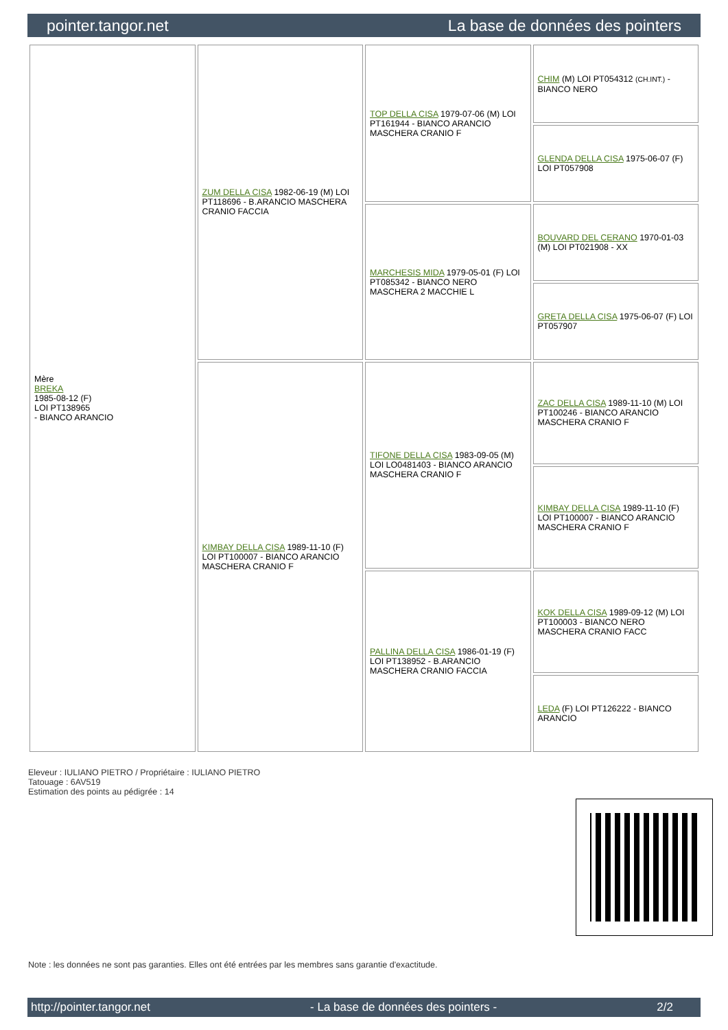pointer.tangor.net La base de données des pointers
| Mère BREKA 1985-08-12 (F) LOI PT138965 - BIANCO ARANCIO | ZUM DELLA CISA 1982-06-19 (M) LOI PT118696 - B.ARANCIO MASCHERA CRANIO FACCIA | TOP DELLA CISA 1979-07-06 (M) LOI PT161944 - BIANCO ARANCIO MASCHERA CRANIO F | CHIM (M) LOI PT054312 (CH.INT.) - BIANCO NERO |
| | | | GLENDA DELLA CISA 1975-06-07 (F) LOI PT057908 |
| | | MARCHESIS MIDA 1979-05-01 (F) LOI PT085342 - BIANCO NERO MASCHERA 2 MACCHIE L | BOUVARD DEL CERANO 1970-01-03 (M) LOI PT021908 - XX |
| | | | GRETA DELLA CISA 1975-06-07 (F) LOI PT057907 |
| | KIMBAY DELLA CISA 1989-11-10 (F) LOI PT100007 - BIANCO ARANCIO MASCHERA CRANIO F | TIFONE DELLA CISA 1983-09-05 (M) LOI LO0481403 - BIANCO ARANCIO MASCHERA CRANIO F | ZAC DELLA CISA 1989-11-10 (M) LOI PT100246 - BIANCO ARANCIO MASCHERA CRANIO F |
| | | | KIMBAY DELLA CISA 1989-11-10 (F) LOI PT100007 - BIANCO ARANCIO MASCHERA CRANIO F |
| | | PALLINA DELLA CISA 1986-01-19 (F) LOI PT138952 - B.ARANCIO MASCHERA CRANIO FACCIA | KOK DELLA CISA 1989-09-12 (M) LOI PT100003 - BIANCO NERO MASCHERA CRANIO FACC |
| | | | LEDA (F) LOI PT126222 - BIANCO ARANCIO |
Eleveur : IULIANO PIETRO / Propriétaire : IULIANO PIETRO
Tatouage : 6AV519
Estimation des points au pédigrée : 14
Note : les données ne sont pas garanties. Elles ont été entrées par les membres sans garantie d'exactitude.
http://pointer.tangor.net - La base de données des pointers - 2/2